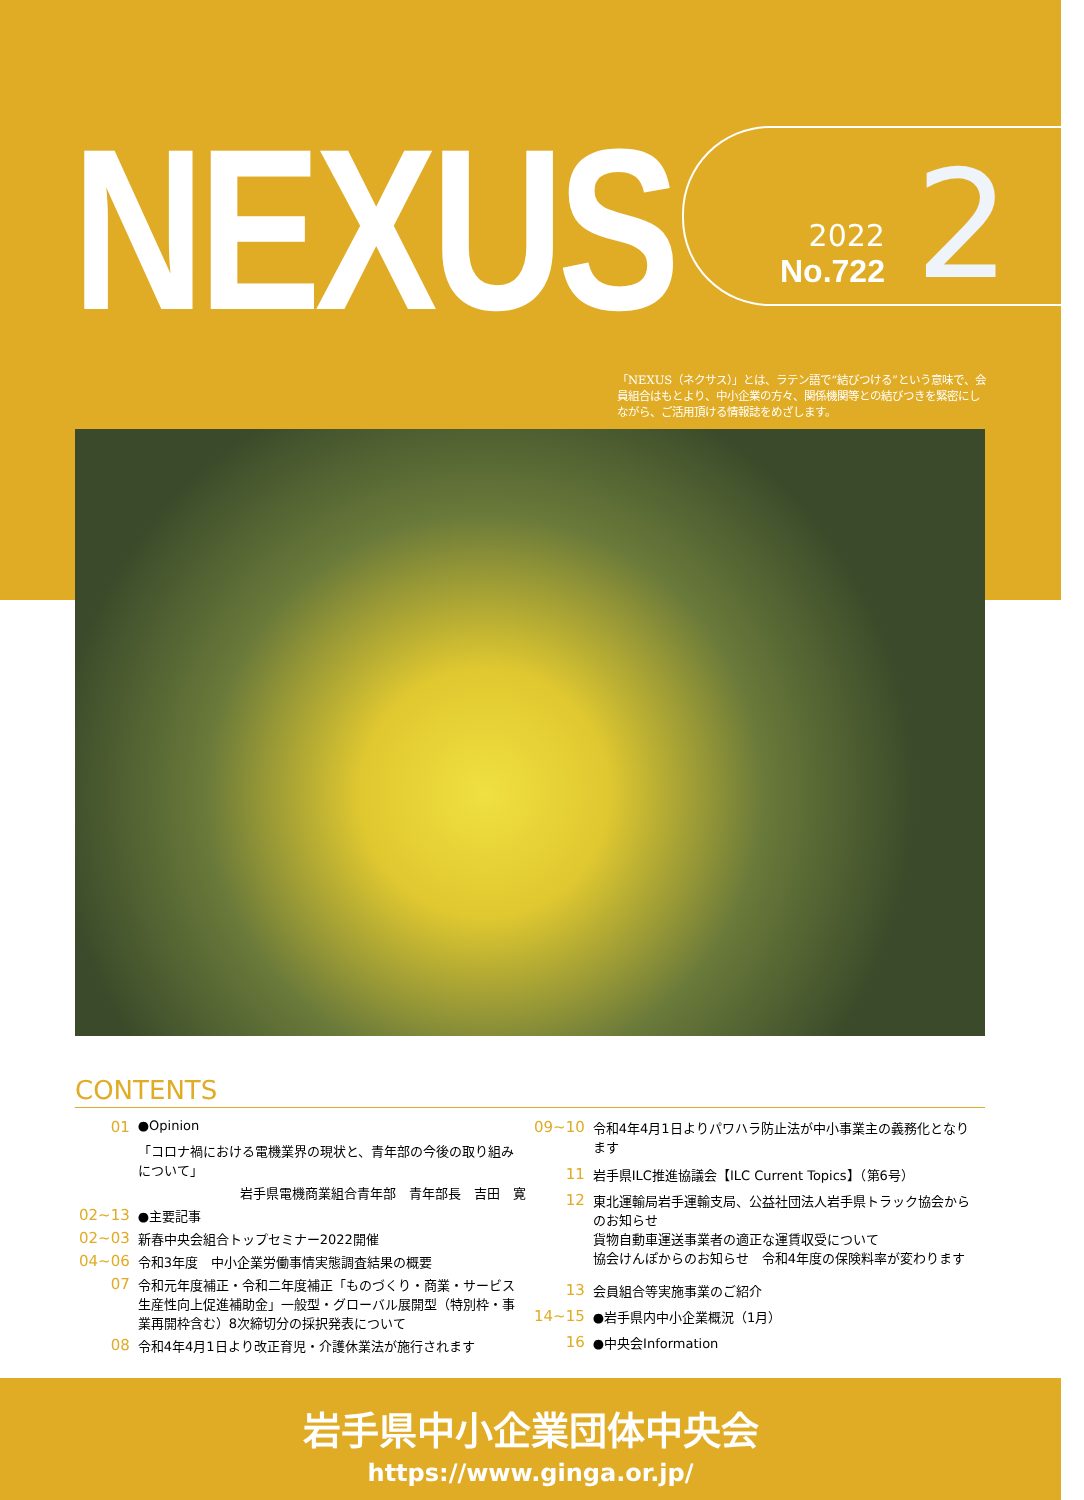NEXUS
2022
No.722
2
「NEXUS（ネクサス）」とは、ラテン語で“結びつける”という意味で、会員組合はもとより、中小企業の方々、関係機関等との結びつきを緊密にしながら、ご活用頂ける情報誌をめざします。
CONTENTS
| 01 | ●Opinion |
| | 「コロナ禍における電機業界の現状と、青年部の今後の取り組みについて」 |
| | 岩手県電機商業組合青年部 青年部長 吉田 寛 |
| 02~13 | ●主要記事 |
| 02~03 | 新春中央会組合トップセミナー2022開催 |
| 04~06 | 令和3年度 中小企業労働事情実態調査結果の概要 |
| 07 | 令和元年度補正・令和二年度補正「ものづくり・商業・サービス生産性向上促進補助金」一般型・グローバル展開型（特別枠・事業再開枠含む）8次締切分の採択発表について |
| 08 | 令和4年4月1日より改正育児・介護休業法が施行されます |
| 09~10 | 令和4年4月1日よりパワハラ防止法が中小事業主の義務化となります |
| 11 | 岩手県ILC推進協議会【ILC Current Topics】（第6号） |
| 12 | 東北運輸局岩手運輸支局、公益社団法人岩手県トラック協会からのお知らせ 貨物自動車運送事業者の適正な運賃収受について 協会けんぽからのお知らせ 令和4年度の保険料率が変わります |
| 13 | 会員組合等実施事業のご紹介 |
| 14~15 | ●岩手県内中小企業概況（1月） |
| 16 | ●中央会Information |
岩手県中小企業団体中央会
https://www.ginga.or.jp/